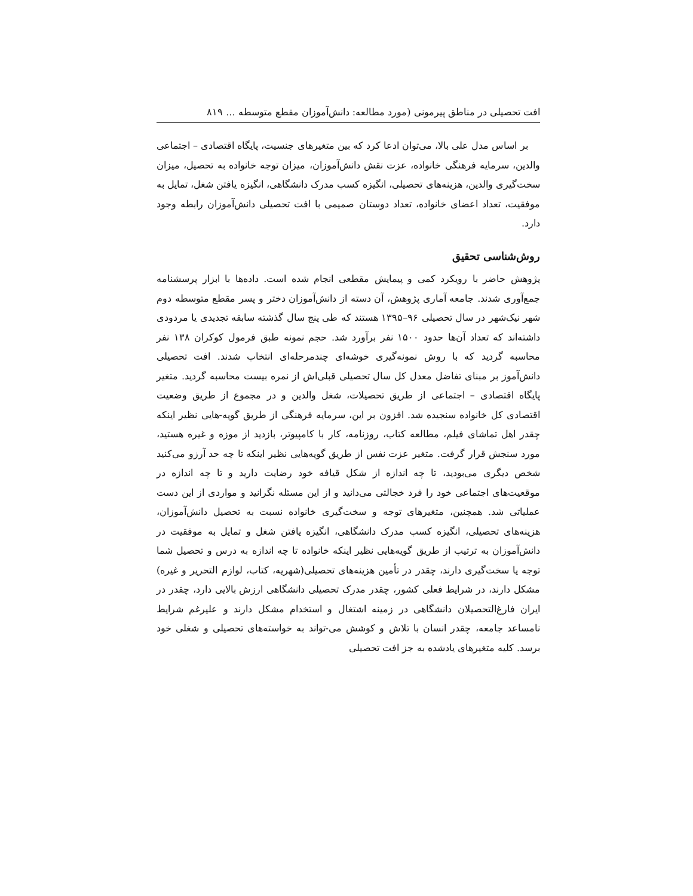افت تحصیلی در مناطق پیرمونی (مورد مطالعه: دانش‌آموزان مقطع متوسطه ... ۸۱۹
بر اساس مدل علی بالا، می‌توان ادعا کرد که بین متغیرهای جنسیت، پایگاه اقتصادی – اجتماعی والدین، سرمایه فرهنگی خانواده، عزت نقش دانش‌آموزان، میزان توجه خانواده به تحصیل، میزان سخت‌گیری والدین، هزینه‌های تحصیلی، انگیزه کسب مدرک دانشگاهی، انگیزه یافتن شغل، تمایل به موفقیت، تعداد اعضای خانواده، تعداد دوستان صمیمی با افت تحصیلی دانش‌آموزان رابطه وجود دارد.
روش‌شناسی تحقیق
پژوهش حاضر با رویکرد کمی و پیمایش مقطعی انجام شده است. داده‌ها با ابزار پرسشنامه جمع‌آوری شدند. جامعه آماری پژوهش، آن دسته از دانش‌آموزان دختر و پسر مقطع متوسطه دوم شهر نیک‌شهر در سال تحصیلی ۹۶–۱۳۹۵ هستند که طی پنج سال گذشته سابقه تجدیدی یا مردودی داشته‌اند که تعداد آن‌ها حدود ۱۵۰۰ نفر برآورد شد. حجم نمونه طبق فرمول کوکران ۱۳۸ نفر محاسبه گردید که با روش نمونه‌گیری خوشه‌ای چندمرحله‌ای انتخاب شدند. افت تحصیلی دانش‌آموز بر مبنای تفاضل معدل کل سال تحصیلی قبلی‌اش از نمره بیست محاسبه گردید. متغیر پایگاه اقتصادی – اجتماعی از طریق تحصیلات، شغل والدین و در مجموع از طریق وضعیت اقتصادی کل خانواده سنجیده شد. افزون بر این، سرمایه فرهنگی از طریق گویه-هایی نظیر اینکه چقدر اهل تماشای فیلم، مطالعه کتاب، روزنامه، کار با کامپیوتر، بازدید از موزه و غیره هستید، مورد سنجش قرار گرفت. متغیر عزت نفس از طریق گویه‌هایی نظیر اینکه تا چه حد آرزو می‌کنید شخص دیگری می‌بودید، تا چه اندازه از شکل قیافه خود رضایت دارید و تا چه اندازه در موقعیت‌های اجتماعی خود را فرد خجالتی می‌دانید و از این مسئله نگرانید و مواردی از این دست عملیاتی شد. همچنین، متغیرهای توجه و سخت‌گیری خانواده نسبت به تحصیل دانش‌آموزان، هزینه‌های تحصیلی، انگیزه کسب مدرک دانشگاهی، انگیزه یافتن شغل و تمایل به موفقیت در دانش‌آموزان به ترتیب از طریق گویه‌هایی نظیر اینکه خانواده تا چه اندازه به درس و تحصیل شما توجه یا سخت‌گیری دارند، چقدر در تأمین هزینه‌های تحصیلی(شهریه، کتاب، لوازم التحریر و غیره) مشکل دارند، در شرایط فعلی کشور، چقدر مدرک تحصیلی دانشگاهی ارزش بالایی دارد، چقدر در ایران فارغ‌التحصیلان دانشگاهی در زمینه اشتغال و استخدام مشکل دارند و علیرغم شرایط نامساعد جامعه، چقدر انسان با تلاش و کوشش می-تواند به خواسته‌های تحصیلی و شغلی خود برسد. کلیه متغیرهای یادشده به جز افت تحصیلی